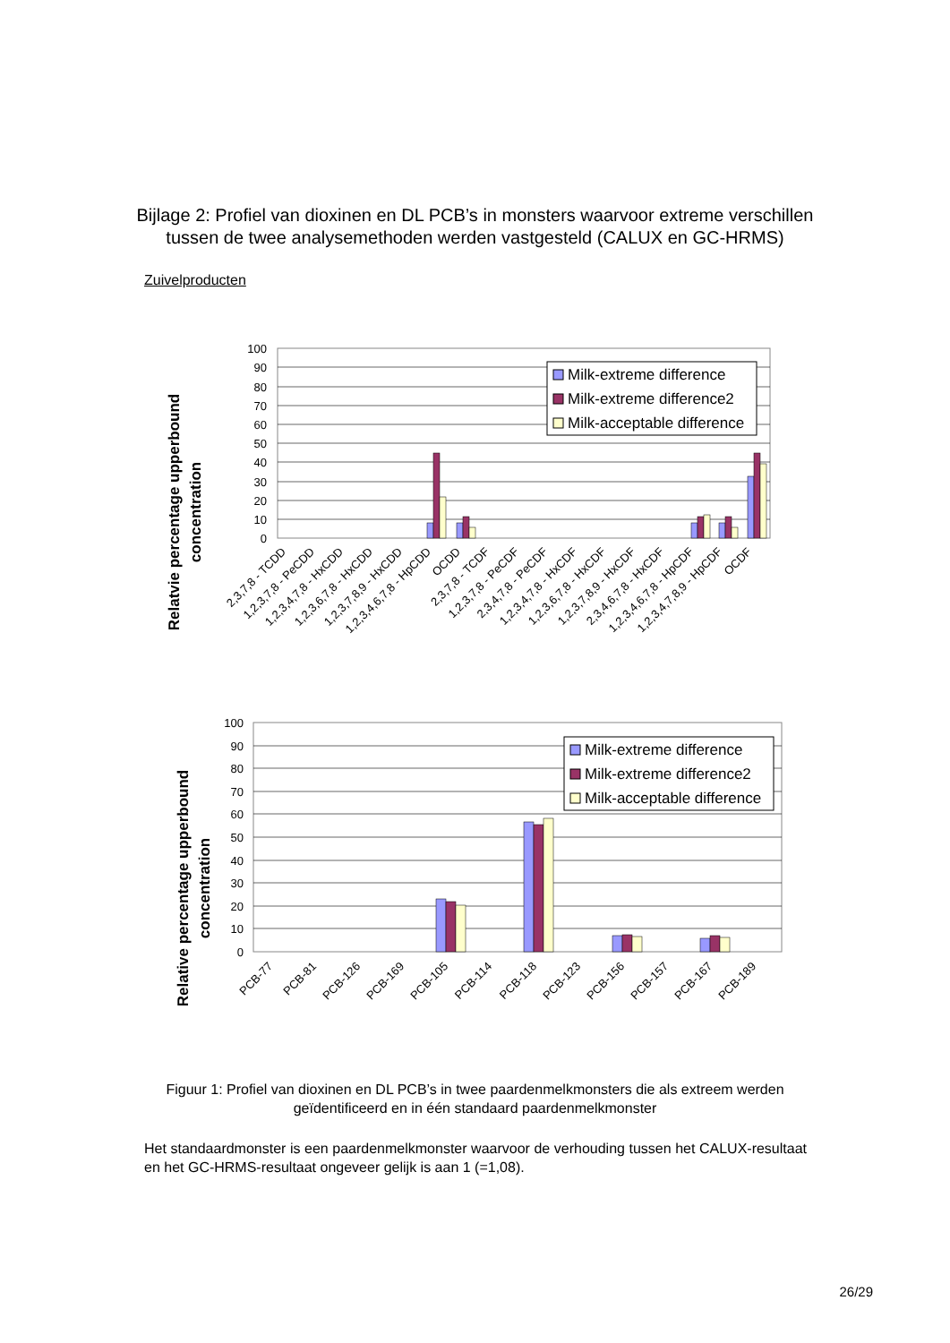Bijlage 2: Profiel van dioxinen en DL PCB’s in monsters waarvoor extreme verschillen tussen de twee analysemethoden werden vastgesteld (CALUX en GC-HRMS)
Zuivelproducten
Relatvie percentage upperbound
concentration
100
90
80
70
60
50
40
30
20
10
0
Milk-extreme difference
Milk-extreme difference2
Milk-acceptable difference
2,3,7,8 - TCDD
1,2,3,7,8 - PeCDD
1,2,3,4,7,8 - HxCDD
1,2,3,6,7,8 - HxCDD
1,2,3,7,8,9 - HxCDD
1,2,3,4,6,7,8 - HpCDD
OCDD
2,3,7,8 - TCDF
1,2,3,7,8 - PeCDF
2,3,4,7,8 - PeCDF
1,2,3,4,7,8 - HxCDF
1,2,3,6,7,8 - HxCDF
1,2,3,7,8,9 - HxCDF
2,3,4,6,7,8 - HxCDF
1,2,3,4,6,7,8 - HpCDF
1,2,3,4,7,8,9 - HpCDF
OCDF
Relative percentage upperbound
concentration
100
90
80
70
60
50
40
30
20
10
0
Milk-extreme difference
Milk-extreme difference2
Milk-acceptable difference
PCB-77
PCB-81
PCB-126
PCB-169
PCB-105
PCB-114
PCB-118
PCB-123
PCB-156
PCB-157
PCB-167
PCB-189
Figuur 1: Profiel van dioxinen en DL PCB’s in twee paardenmelkmonsters die als extreem werden geïdentificeerd en in één standaard paardenmelkmonster
Het standaardmonster is een paardenmelkmonster waarvoor de verhouding tussen het CALUX-resultaat en het GC-HRMS-resultaat ongeveer gelijk is aan 1 (=1,08).
26/29